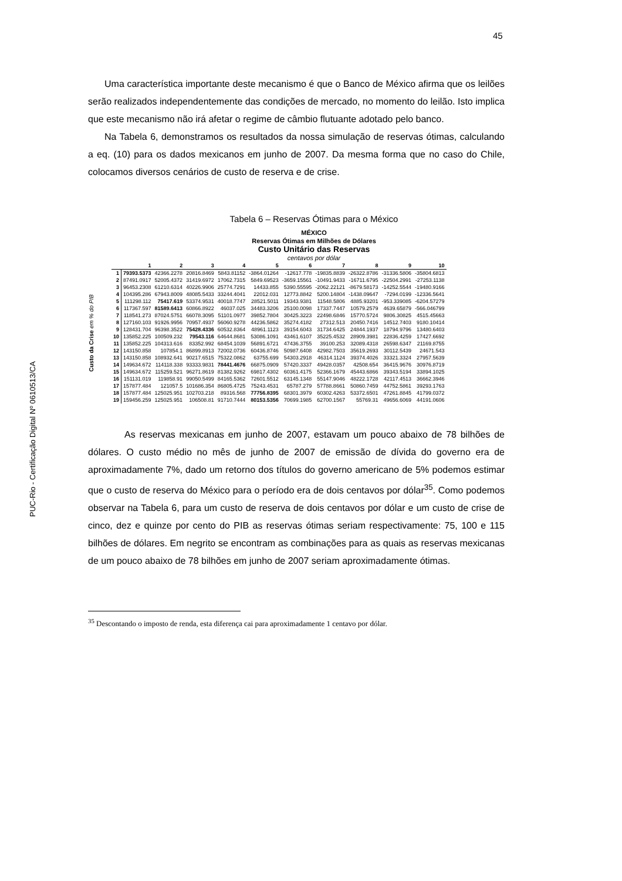45
PUC-Rio - Certificação Digital Nº 0610513/CA
Uma característica importante deste mecanismo é que o Banco de México afirma que os leilões serão realizados independentemente das condições de mercado, no momento do leilão. Isto implica que este mecanismo não irá afetar o regime de câmbio flutuante adotado pelo banco.
Na Tabela 6, demonstramos os resultados da nossa simulação de reservas ótimas, calculando a eq. (10) para os dados mexicanos em junho de 2007. Da mesma forma que no caso do Chile, colocamos diversos cenários de custo de reserva e de crise.
Tabela 6 – Reservas Ótimas para o México
MÉXICO
Reservas Ótimas em Milhões de Dólares
Custo Unitário das Reservas
centavos por dólar
Custo da Crise em % do PIB
| | 1 | 2 | 3 | 4 | 5 | 6 | 7 | 8 | 9 | 10 |
| 1 | 79393.5373 | 42366.2278 | 20816.8469 | 5843.81152 | -3864.01264 | -12617.778 | -19835.8839 | -26322.8786 | -31336.5806 | -35804.6813 |
| 2 | 87491.0917 | 52005.4372 | 31419.6972 | 17062.7315 | 5849.69523 | -3659.15561 | -10491.9433 | -16711.6795 | -22504.2991 | -27253.1138 |
| 3 | 96453.2308 | 61210.6314 | 40226.9906 | 25774.7291 | 14433.855 | 5390.55595 | -2062.22121 | -8679.58173 | -14252.5544 | -19480.9166 |
| 4 | 104395.286 | 67943.8009 | 48085.5433 | 33244.4041 | 22012.031 | 12773.8842 | 5200.14804 | -1438.09647 | -7294.0199 | -12336.5641 |
| 5 | 111298.112 | 75417.619 | 53374.9531 | 40018.7747 | 28521.5011 | 19343.9381 | 11548.5806 | 4885.93201 | -953.339085 | -6204.57279 |
| 6 | 117367.597 | 81589.6413 | 60866.8922 | 46037.025 | 34483.3206 | 25100.0098 | 17337.7447 | 10579.2579 | 4639.65879 | -566.046799 |
| 7 | 118541.273 | 87024.5751 | 66078.3095 | 51101.0977 | 39852.7804 | 30425.3223 | 22498.6846 | 15770.5724 | 9806.30825 | 4515.45663 |
| 8 | 127160.103 | 91926.9956 | 70957.4937 | 56060.9278 | 44236.5862 | 35274.4182 | 27312.513 | 20450.7416 | 14512.7403 | 9180.10414 |
| 9 | 128431.704 | 96398.3522 | 75428.4336 | 60532.8364 | 48961.1123 | 39154.6043 | 31734.6425 | 24844.1937 | 18794.9796 | 13480.6403 |
| 10 | 135852.225 | 100509.232 | 79543.116 | 64644.8681 | 53086.1091 | 43461.6107 | 35225.4532 | 28909.3981 | 22836.4259 | 17427.6692 |
| 11 | 135852.225 | 104313.616 | 83352.992 | 68454.1039 | 56891.6721 | 47436.3755 | 39100.253 | 32089.4318 | 26598.6347 | 21169.8755 |
| 12 | 143150.858 | 107854.1 | 86899.8913 | 72002.0736 | 60436.8746 | 50987.6408 | 42982.7503 | 35619.2693 | 30112.5439 | 24671.543 |
| 13 | 143150.858 | 108932.641 | 90217.6515 | 75322.0862 | 63755.699 | 54303.2918 | 46314.1124 | 39374.4026 | 33321.3324 | 27957.5639 |
| 14 | 149634.672 | 114118.338 | 93333.9831 | 78441.4676 | 66875.0909 | 57420.3337 | 49428.0357 | 42508.654 | 36415.9676 | 30976.8719 |
| 15 | 149634.672 | 115259.521 | 96271.8619 | 81382.9262 | 69817.4302 | 60361.4175 | 52366.1679 | 45443.6866 | 39343.5194 | 33894.1025 |
| 16 | 151131.019 | 119858.91 | 99050.5499 | 84165.5362 | 72601.5512 | 63145.1348 | 55147.9046 | 48222.1728 | 42117.4513 | 36662.3946 |
| 17 | 157877.484 | 121057.5 | 101686.354 | 86805.4725 | 75243.4531 | 65787.279 | 57788.8661 | 50860.7459 | 44752.5861 | 39293.1763 |
| 18 | 157877.484 | 125025.951 | 102703.218 | 89316.568 | 77756.8395 | 68301.3979 | 60302.4263 | 53372.6501 | 47261.8845 | 41799.0372 |
| 19 | 159456.259 | 125025.951 | 106508.81 | 91710.7444 | 80153.5356 | 70699.1985 | 62700.1567 | 55769.31 | 49656.6069 | 44191.0606 |
As reservas mexicanas em junho de 2007, estavam um pouco abaixo de 78 bilhões de dólares. O custo médio no mês de junho de 2007 de emissão de dívida do governo era de aproximadamente 7%, dado um retorno dos títulos do governo americano de 5% podemos estimar que o custo de reserva do México para o período era de dois centavos por dólar<sup>35</sup>. Como podemos observar na Tabela 6, para um custo de reserva de dois centavos por dólar e um custo de crise de cinco, dez e quinze por cento do PIB as reservas ótimas seriam respectivamente: 75, 100 e 115 bilhões de dólares. Em negrito se encontram as combinações para as quais as reservas mexicanas de um pouco abaixo de 78 bilhões em junho de 2007 seriam aproximadamente ótimas.
<sup>35</sup> Descontando o imposto de renda, esta diferença cai para aproximadamente 1 centavo por dólar.